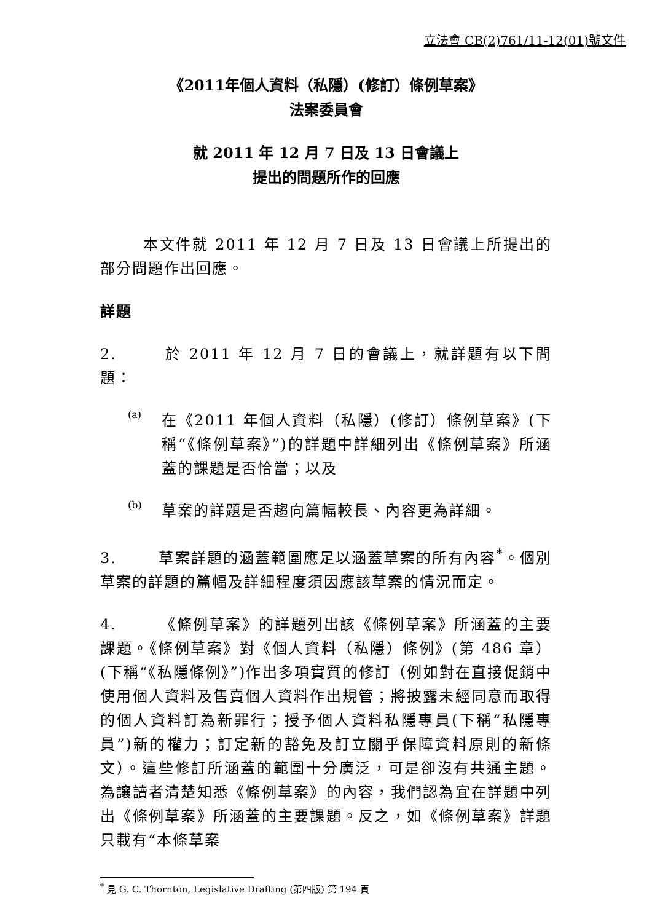立法會 CB(2)761/11-12(01)號文件
《2011年個人資料（私隱）(修訂）條例草案》
法案委員會
就 2011 年 12 月 7 日及 13 日會議上
提出的問題所作的回應
本文件就 2011 年 12 月 7 日及 13 日會議上所提出的部分問題作出回應。
詳題
2. 於 2011 年 12 月 7 日的會議上，就詳題有以下問題：
(a)
在《2011 年個人資料（私隱）(修訂）條例草案》(下稱“《條例草案》”)的詳題中詳細列出《條例草案》所涵蓋的課題是否恰當；以及
(b)
草案的詳題是否趨向篇幅較長、內容更為詳細。
3. 草案詳題的涵蓋範圍應足以涵蓋草案的所有內容<sup>*</sup>。個別草案的詳題的篇幅及詳細程度須因應該草案的情況而定。
4. 《條例草案》的詳題列出該《條例草案》所涵蓋的主要課題。《條例草案》對《個人資料（私隱）條例》(第 486 章）(下稱“《私隱條例》”)作出多項實質的修訂（例如對在直接促銷中使用個人資料及售賣個人資料作出規管；將披露未經同意而取得的個人資料訂為新罪行；授予個人資料私隱專員(下稱“私隱專員”)新的權力；訂定新的豁免及訂立關乎保障資料原則的新條文）。這些修訂所涵蓋的範圍十分廣泛，可是卻沒有共通主題。為讓讀者清楚知悉《條例草案》的內容，我們認為宜在詳題中列出《條例草案》所涵蓋的主要課題。反之，如《條例草案》詳題只載有“本條草案
<sup>*</sup> 見 G. C. Thornton, Legislative Drafting (第四版) 第 194 頁